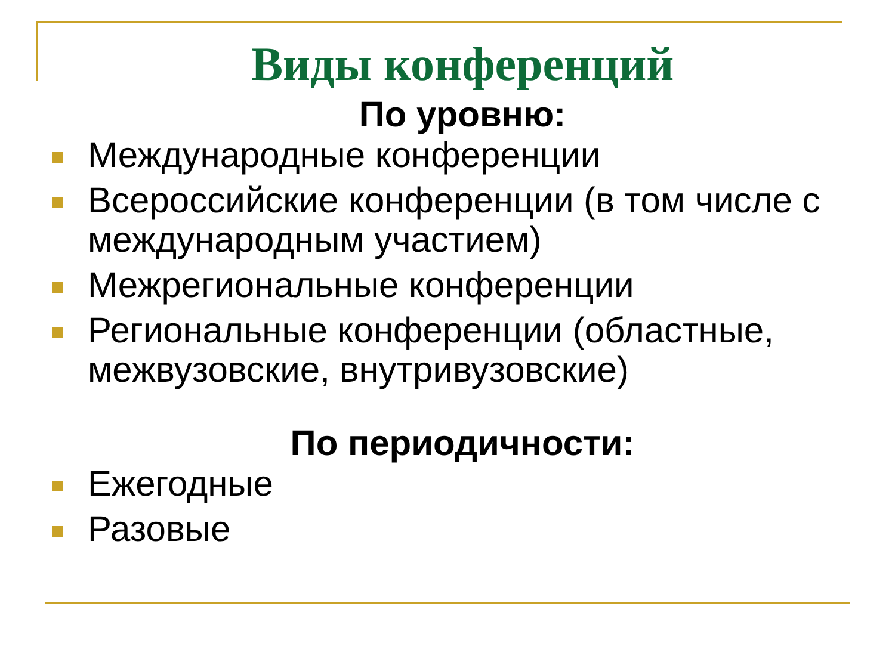Виды конференций
По уровню:
Международные конференции
Всероссийские конференции (в том числе с международным участием)
Межрегиональные конференции
Региональные конференции (областные, межвузовские, внутривузовские)
По периодичности:
Ежегодные
Разовые